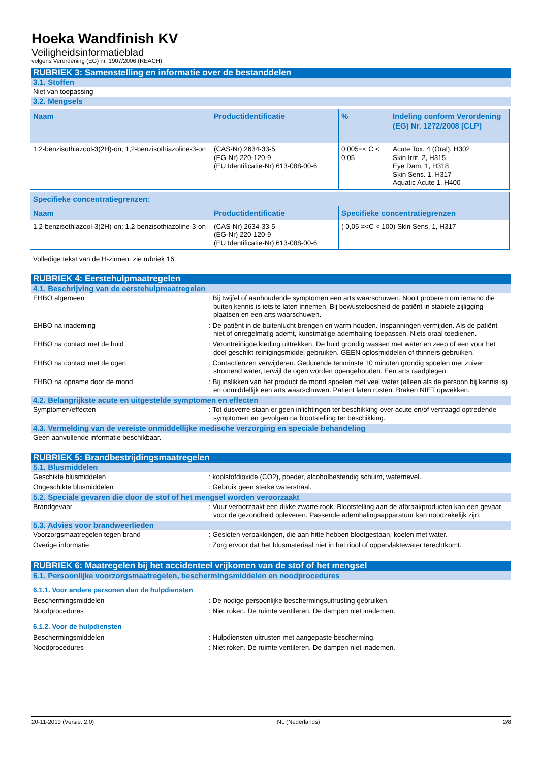Hoeka Wandfinish KV
Veiligheidsinformatieblad
volgens Verordening (EG) nr. 1907/2006 (REACH)
RUBRIEK 3: Samenstelling en informatie over de bestanddelen
3.1. Stoffen
Niet van toepassing
3.2. Mengsels
| Naam | Productidentificatie | % | Indeling conform Verordening (EG) Nr. 1272/2008 [CLP] |
| --- | --- | --- | --- |
| 1,2-benzisothiazool-3(2H)-on; 1,2-benzisothiazoline-3-on | (CAS-Nr) 2634-33-5 (EG-Nr) 220-120-9 (EU Identificatie-Nr) 613-088-00-6 | 0,005=< C < 0,05 | Acute Tox. 4 (Oral), H302 Skin Irrit. 2, H315 Eye Dam. 1, H318 Skin Sens. 1, H317 Aquatic Acute 1, H400 |
| Specifieke concentratiegrenzen: | | |
| --- | --- | --- |
| Naam | Productidentificatie | Specifieke concentratiegrenzen |
| 1,2-benzisothiazool-3(2H)-on; 1,2-benzisothiazoline-3-on | (CAS-Nr) 2634-33-5 (EG-Nr) 220-120-9 (EU Identificatie-Nr) 613-088-00-6 | ( 0,05 =<C < 100) Skin Sens. 1, H317 |
Volledige tekst van de H-zinnen: zie rubriek 16
RUBRIEK 4: Eerstehulpmaatregelen
4.1. Beschrijving van de eerstehulpmaatregelen
EHBO algemeen : Bij twijfel of aanhoudende symptomen een arts waarschuwen. Nooit proberen om iemand die buiten kennis is iets te laten innemen. Bij bewusteloosheid de patiënt in stabiele zijligging plaatsen en een arts waarschuwen.
EHBO na inademing : De patiënt in de buitenlucht brengen en warm houden. Inspanningen vermijden. Als de patiënt niet of onregelmatig ademt, kunstmatige ademhaling toepassen. Niets oraal toedienen.
EHBO na contact met de huid : Verontreinigde kleding uittrekken. De huid grondig wassen met water en zeep of een voor het doel geschikt reinigingsmiddel gebruiken. GEEN oplosmiddelen of thinners gebruiken.
EHBO na contact met de ogen : Contactlenzen verwijderen. Gedurende tenminste 10 minuten grondig spoelen met zuiver stromend water, terwijl de ogen worden opengehouden. Een arts raadplegen.
EHBO na opname door de mond : Bij inslikken van het product de mond spoelen met veel water (alleen als de persoon bij kennis is) en onmiddellijk een arts waarschuwen. Patiënt laten rusten. Braken NIET opwekken.
4.2. Belangrijkste acute en uitgestelde symptomen en effecten
Symptomen/effecten : Tot dusverre staan er geen inlichtingen ter beschikking over acute en/of vertraagd optredende symptomen en gevolgen na blootstelling ter beschikking.
4.3. Vermelding van de vereiste onmiddellijke medische verzorging en speciale behandeling
Geen aanvullende informatie beschikbaar.
RUBRIEK 5: Brandbestrijdingsmaatregelen
5.1. Blusmiddelen
Geschikte blusmiddelen : koolstofdioxide (CO2), poeder, alcoholbestendig schuim, waternevel.
Ongeschikte blusmiddelen : Gebruik geen sterke waterstraal.
5.2. Speciale gevaren die door de stof of het mengsel worden veroorzaakt
Brandgevaar : Vuur veroorzaakt een dikke zwarte rook. Blootstelling aan de afbraakproducten kan een gevaar voor de gezondheid opleveren. Passende ademhalingsapparatuur kan noodzakelijk zijn.
5.3. Advies voor brandweerlieden
Voorzorgsmaatregelen tegen brand : Gesloten verpakkingen, die aan hitte hebben blootgestaan, koelen met water.
Overige informatie : Zorg ervoor dat het blusmateriaal niet in het riool of oppervlaktewater terechtkomt.
RUBRIEK 6: Maatregelen bij het accidenteel vrijkomen van de stof of het mengsel
6.1. Persoonlijke voorzorgsmaatregelen, beschermingsmiddelen en noodprocedures
6.1.1. Voor andere personen dan de hulpdiensten
Beschermingsmiddelen : De nodige persoonlijke beschermingsuitrusting gebruiken.
Noodprocedures : Niet roken. De ruimte ventileren. De dampen niet inademen.
6.1.2. Voor de hulpdiensten
Beschermingsmiddelen : Hulpdiensten uitrusten met aangepaste bescherming.
Noodprocedures : Niet roken. De ruimte ventileren. De dampen niet inademen.
20-11-2019 (Versie: 2.0) NL (Nederlands) 2/8